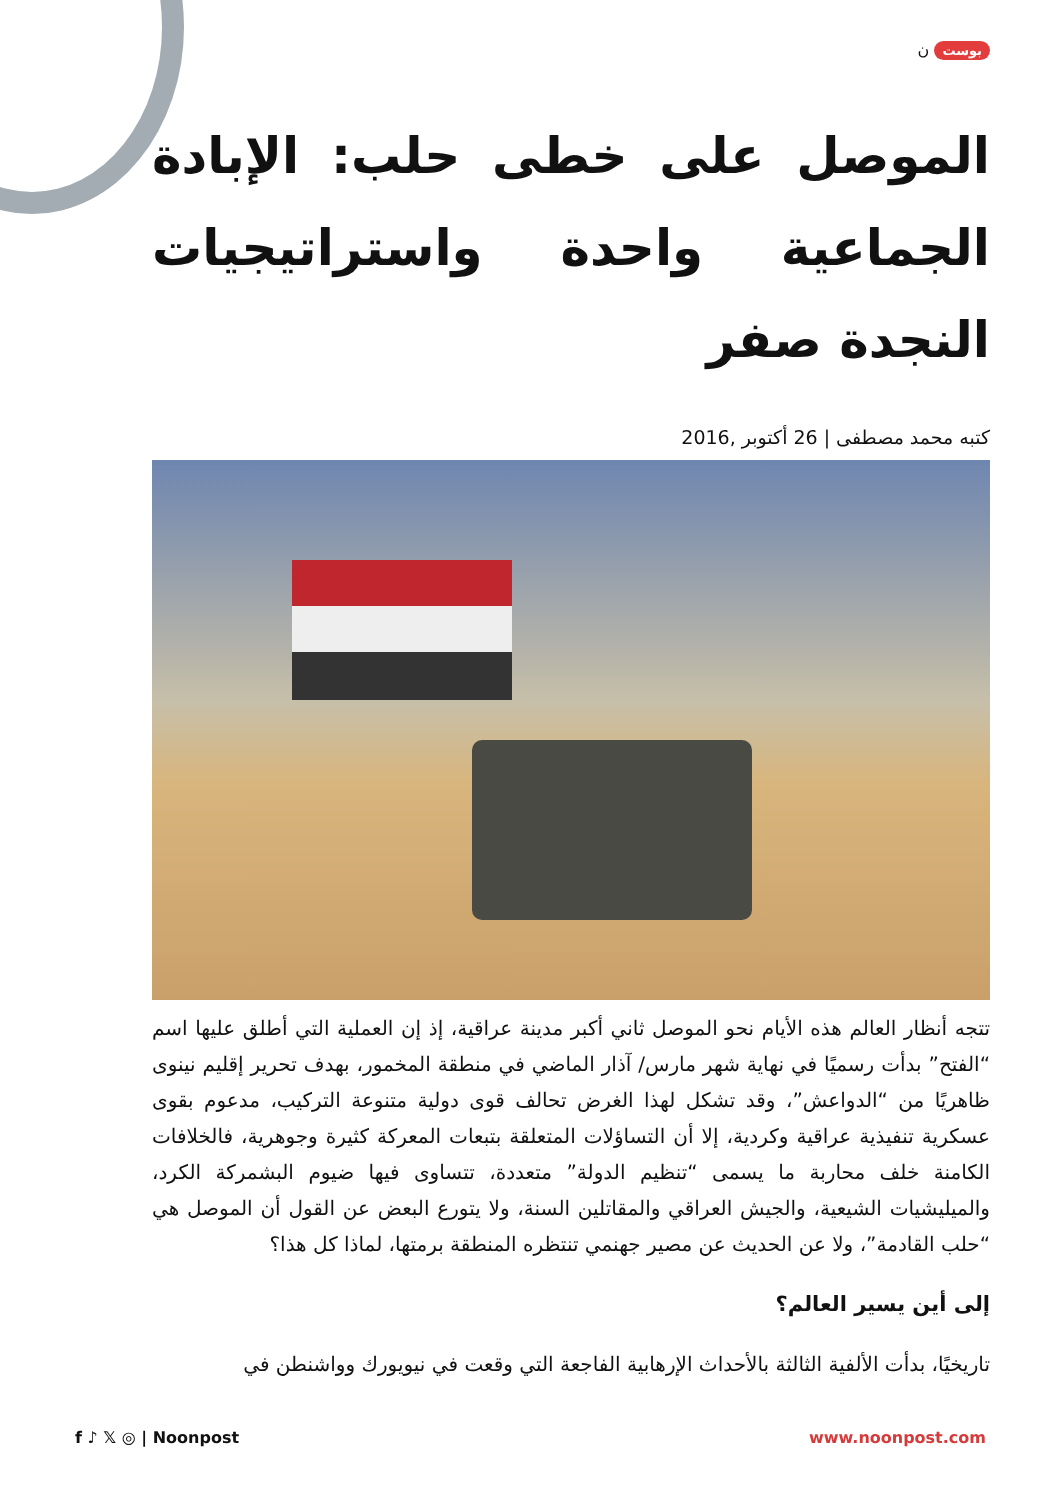بوست ن
الموصل على خطى حلب: الإبادة الجماعية واحدة واستراتيجيات النجدة صفر
كتبه محمد مصطفى | 26 أكتوبر ,2016
تتجه أنظار العالم هذه الأيام نحو الموصل ثاني أكبر مدينة عراقية، إذ إن العملية التي أطلق عليها اسم “الفتح” بدأت رسميًا في نهاية شهر مارس/ آذار الماضي في منطقة المخمور، بهدف تحرير إقليم نينوى ظاهريًا من “الدواعش”، وقد تشكل لهذا الغرض تحالف قوى دولية متنوعة التركيب، مدعوم بقوى عسكرية تنفيذية عراقية وكردية، إلا أن التساؤلات المتعلقة بتبعات المعركة كثيرة وجوهرية، فالخلافات الكامنة خلف محاربة ما يسمى “تنظيم الدولة” متعددة، تتساوى فيها ضيوم البشمركة الكرد، والميليشيات الشيعية، والجيش العراقي والمقاتلين السنة، ولا يتورع البعض عن القول أن الموصل هي “حلب القادمة”، ولا عن الحديث عن مصير جهنمي تنتظره المنطقة برمتها، لماذا كل هذا؟
إلى أين يسير العالم؟
تاريخيًا، بدأت الألفية الثالثة بالأحداث الإرهابية الفاجعة التي وقعت في نيويورك وواشنطن في
f ♪ 𝕏 ◎ | Noonpost www.noonpost.com